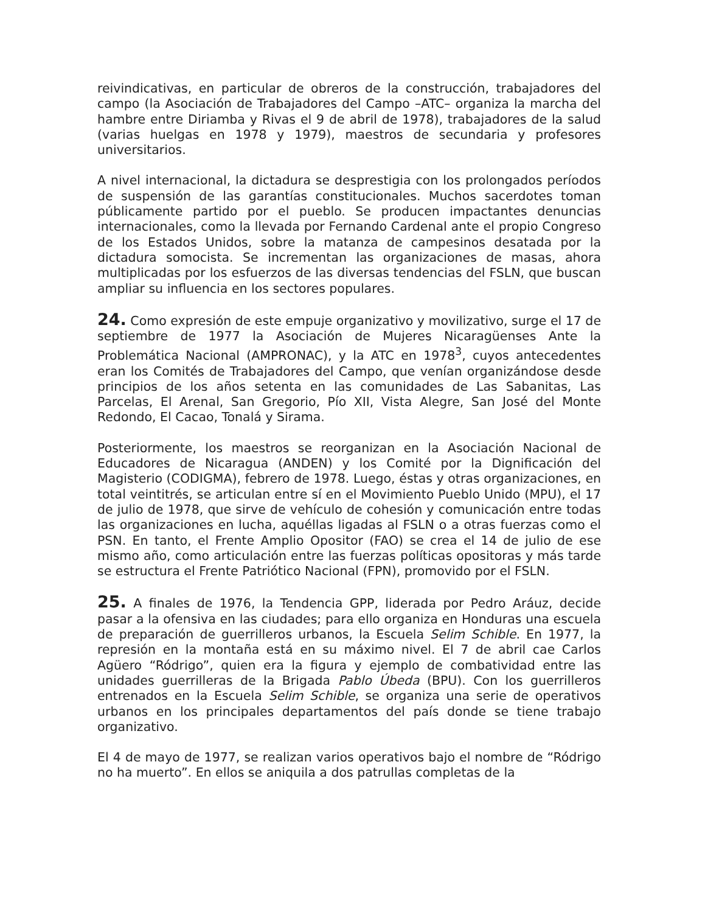reivindicativas, en particular de obreros de la construcción, trabajadores del campo (la Asociación de Trabajadores del Campo –ATC– organiza la marcha del hambre entre Diriamba y Rivas el 9 de abril de 1978), trabajadores de la salud (varias huelgas en 1978 y 1979), maestros de secundaria y profesores universitarios.
A nivel internacional, la dictadura se desprestigia con los prolongados períodos de suspensión de las garantías constitucionales. Muchos sacerdotes toman públicamente partido por el pueblo. Se producen impactantes denuncias internacionales, como la llevada por Fernando Cardenal ante el propio Congreso de los Estados Unidos, sobre la matanza de campesinos desatada por la dictadura somocista. Se incrementan las organizaciones de masas, ahora multiplicadas por los esfuerzos de las diversas tendencias del FSLN, que buscan ampliar su influencia en los sectores populares.
24. Como expresión de este empuje organizativo y movilizativo, surge el 17 de septiembre de 1977 la Asociación de Mujeres Nicaragüenses Ante la Problemática Nacional (AMPRONAC), y la ATC en 1978<sup>3</sup>, cuyos antecedentes eran los Comités de Trabajadores del Campo, que venían organizándose desde principios de los años setenta en las comunidades de Las Sabanitas, Las Parcelas, El Arenal, San Gregorio, Pío XII, Vista Alegre, San José del Monte Redondo, El Cacao, Tonalá y Sirama.
Posteriormente, los maestros se reorganizan en la Asociación Nacional de Educadores de Nicaragua (ANDEN) y los Comité por la Dignificación del Magisterio (CODIGMA), febrero de 1978. Luego, éstas y otras organizaciones, en total veintitrés, se articulan entre sí en el Movimiento Pueblo Unido (MPU), el 17 de julio de 1978, que sirve de vehículo de cohesión y comunicación entre todas las organizaciones en lucha, aquéllas ligadas al FSLN o a otras fuerzas como el PSN. En tanto, el Frente Amplio Opositor (FAO) se crea el 14 de julio de ese mismo año, como articulación entre las fuerzas políticas opositoras y más tarde se estructura el Frente Patriótico Nacional (FPN), promovido por el FSLN.
25. A finales de 1976, la Tendencia GPP, liderada por Pedro Aráuz, decide pasar a la ofensiva en las ciudades; para ello organiza en Honduras una escuela de preparación de guerrilleros urbanos, la Escuela Selim Schible. En 1977, la represión en la montaña está en su máximo nivel. El 7 de abril cae Carlos Agüero “Ródrigo”, quien era la figura y ejemplo de combatividad entre las unidades guerrilleras de la Brigada Pablo Úbeda (BPU). Con los guerrilleros entrenados en la Escuela Selim Schible, se organiza una serie de operativos urbanos en los principales departamentos del país donde se tiene trabajo organizativo.
El 4 de mayo de 1977, se realizan varios operativos bajo el nombre de “Ródrigo no ha muerto”. En ellos se aniquila a dos patrullas completas de la